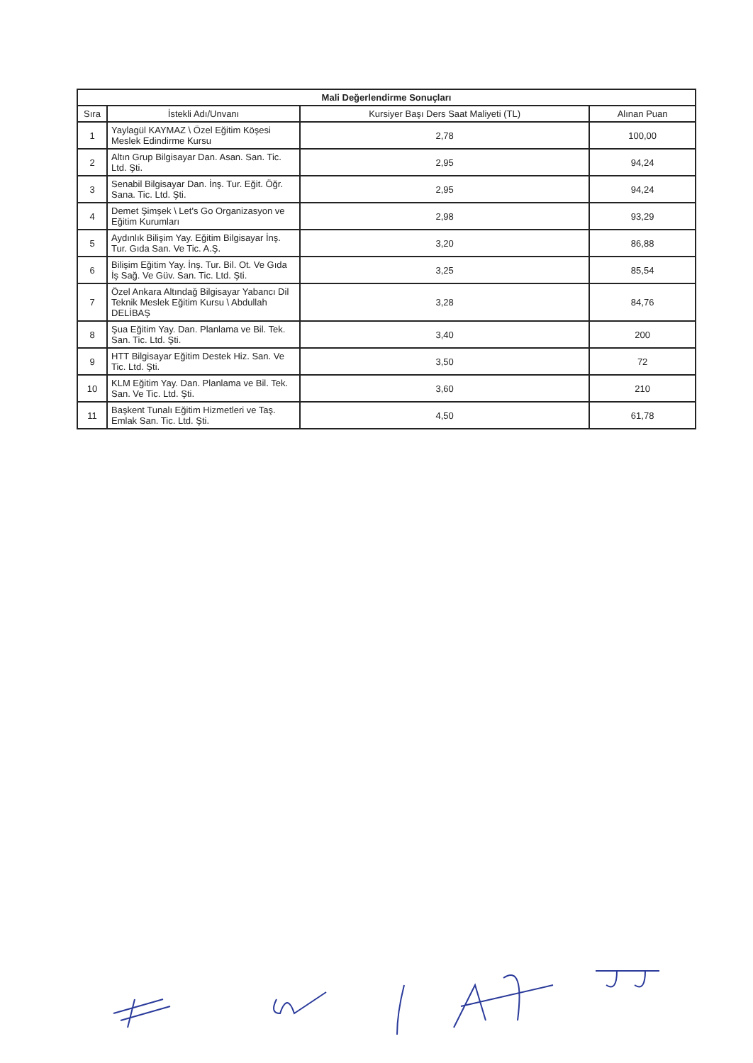| Mali Değerlendirme Sonuçları | | | |
| --- | --- | --- | --- |
| Sıra | İstekli Adı/Unvanı | Kursiyer Başı Ders Saat Maliyeti (TL) | Alınan Puan |
| 1 | Yaylagül KAYMAZ \ Özel Eğitim Köşesi Meslek Edindirme Kursu | 2,78 | 100,00 |
| 2 | Altın Grup Bilgisayar Dan. Asan. San. Tic. Ltd. Şti. | 2,95 | 94,24 |
| 3 | Senabil Bilgisayar Dan. İnş. Tur. Eğit. Öğr. Sana. Tic. Ltd. Şti. | 2,95 | 94,24 |
| 4 | Demet Şimşek \ Let's Go Organizasyon ve Eğitim Kurumları | 2,98 | 93,29 |
| 5 | Aydınlık Bilişim Yay. Eğitim Bilgisayar İnş. Tur. Gıda San. Ve Tic. A.Ş. | 3,20 | 86,88 |
| 6 | Bilişim Eğitim Yay. İnş. Tur. Bil. Ot. Ve Gıda İş Sağ. Ve Güv. San. Tic. Ltd. Şti. | 3,25 | 85,54 |
| 7 | Özel Ankara Altındağ Bilgisayar Yabancı Dil Teknik Meslek Eğitim Kursu \ Abdullah DELİBAŞ | 3,28 | 84,76 |
| 8 | Şua Eğitim Yay. Dan. Planlama ve Bil. Tek. San. Tic. Ltd. Şti. | 3,40 | 200 |
| 9 | HTT Bilgisayar Eğitim Destek Hiz. San. Ve Tic. Ltd. Şti. | 3,50 | 72 |
| 10 | KLM Eğitim Yay. Dan. Planlama ve Bil. Tek. San. Ve Tic. Ltd. Şti. | 3,60 | 210 |
| 11 | Başkent Tunalı Eğitim Hizmetleri ve Taş. Emlak San. Tic. Ltd. Şti. | 4,50 | 61,78 |